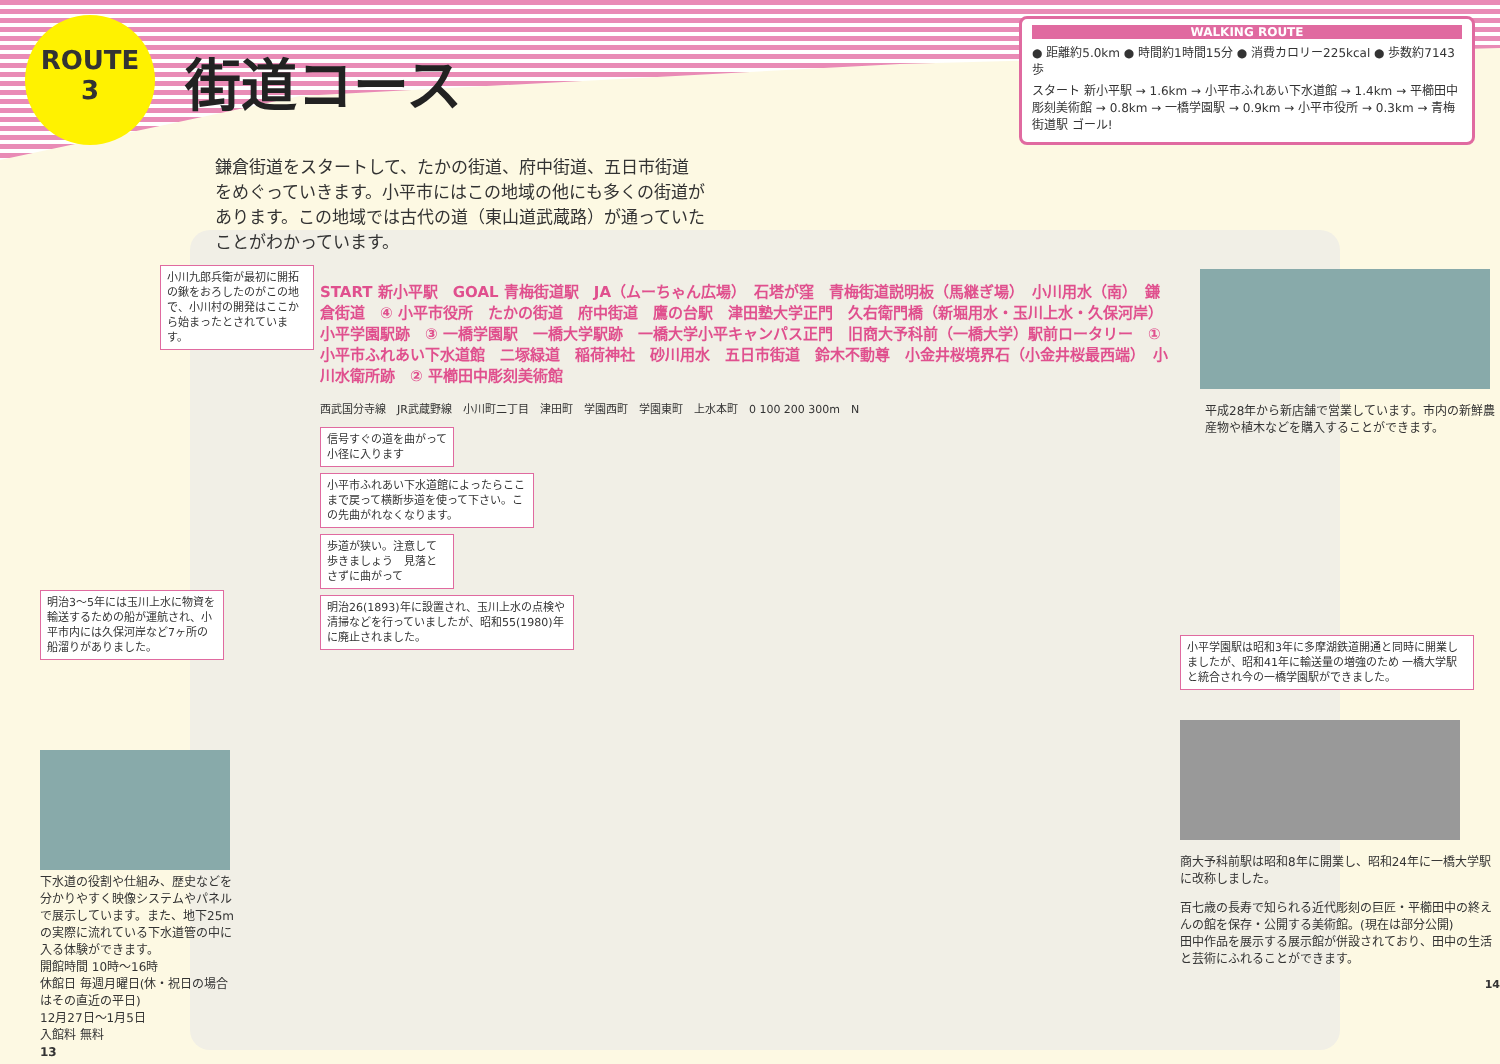ROUTE
3
街道コース
WALKING ROUTE
● 距離約5.0km ● 時間約1時間15分 ● 消費カロリー225kcal ● 歩数約7143歩
スタート 新小平駅 → 1.6km → 小平市ふれあい下水道館 → 1.4km → 平櫛田中彫刻美術館 → 0.8km → 一橋学園駅 → 0.9km → 小平市役所 → 0.3km → 青梅街道駅 ゴール!
鎌倉街道をスタートして、たかの街道、府中街道、五日市街道をめぐっていきます。小平市にはこの地域の他にも多くの街道があります。この地域では古代の道（東山道武蔵路）が通っていたことがわかっています。
小川九郎兵衛が最初に開拓の鍬をおろしたのがこの地で、小川村の開発はここから始まったとされています。
明治3～5年には玉川上水に物資を輸送するための船が運航され、小平市内には久保河岸など7ヶ所の船溜りがありました。
下水道の役割や仕組み、歴史などを分かりやすく映像システムやパネルで展示しています。また、地下25mの実際に流れている下水道管の中に入る体験ができます。
開館時間 10時～16時
休館日 毎週月曜日(休・祝日の場合はその直近の平日)
12月27日～1月5日
入館料 無料
13
START 新小平駅　GOAL 青梅街道駅　JA（ムーちゃん広場）　石塔が窪　青梅街道説明板（馬継ぎ場）　小川用水（南）　鎌倉街道　④ 小平市役所　たかの街道　府中街道　鷹の台駅　津田塾大学正門　久右衛門橋（新堀用水・玉川上水・久保河岸）　小平学園駅跡　③ 一橋学園駅　一橋大学駅跡　一橋大学小平キャンパス正門　旧商大予科前（一橋大学）駅前ロータリー　① 小平市ふれあい下水道館　二塚緑道　稲荷神社　砂川用水　五日市街道　鈴木不動尊　小金井桜境界石（小金井桜最西端）　小川水衛所跡　② 平櫛田中彫刻美術館
西武国分寺線　JR武蔵野線　小川町二丁目　津田町　学園西町　学園東町　上水本町　0 100 200 300m　N
信号すぐの道を曲がって小径に入ります
小平市ふれあい下水道館によったらここまで戻って横断歩道を使って下さい。この先曲がれなくなります。
歩道が狭い。注意して歩きましょう　見落とさずに曲がって
明治26(1893)年に設置され、玉川上水の点検や清掃などを行っていましたが、昭和55(1980)年に廃止されました。
平成28年から新店舗で営業しています。市内の新鮮農産物や植木などを購入することができます。
小平学園駅は昭和3年に多摩湖鉄道開通と同時に開業しましたが、昭和41年に輸送量の増強のため 一橋大学駅と統合され今の一橋学園駅ができました。
商大予科前駅は昭和8年に開業し、昭和24年に一橋大学駅に改称しました。
百七歳の長寿で知られる近代彫刻の巨匠・平櫛田中の終えんの館を保存・公開する美術館。(現在は部分公開)
田中作品を展示する展示館が併設されており、田中の生活と芸術にふれることができます。
14